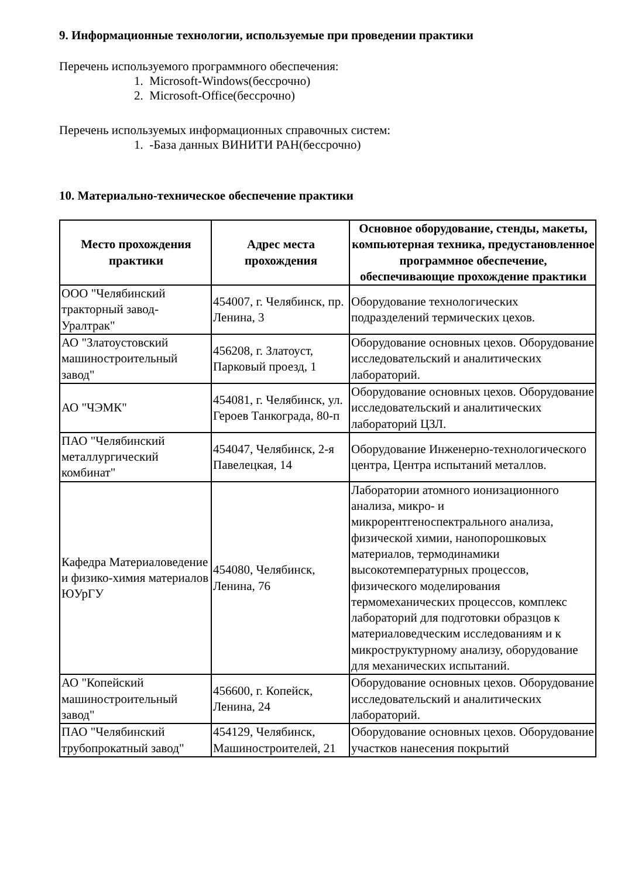9. Информационные технологии, используемые при проведении практики
Перечень используемого программного обеспечения:
1. Microsoft-Windows(бессрочно)
2. Microsoft-Office(бессрочно)
Перечень используемых информационных справочных систем:
1. -База данных ВИНИТИ РАН(бессрочно)
10. Материально-техническое обеспечение практики
| Место прохождения практики | Адрес места прохождения | Основное оборудование, стенды, макеты, компьютерная техника, предустановленное программное обеспечение, обеспечивающие прохождение практики |
| --- | --- | --- |
| ООО "Челябинский тракторный завод-Уралтрак" | 454007, г. Челябинск, пр. Ленина, 3 | Оборудование технологических подразделений термических цехов. |
| АО "Златоустовский машиностроительный завод" | 456208, г. Златоуст, Парковый проезд, 1 | Оборудование основных цехов. Оборудование исследовательский и аналитических лабораторий. |
| АО "ЧЭМК" | 454081, г. Челябинск, ул. Героев Танкограда, 80-п | Оборудование основных цехов. Оборудование исследовательский и аналитических лабораторий ЦЗЛ. |
| ПАО "Челябинский металлургический комбинат" | 454047, Челябинск, 2-я Павелецкая, 14 | Оборудование Инженерно-технологического центра, Центра испытаний металлов. |
| Кафедра Материаловедение и физико-химия материалов ЮУрГУ | 454080, Челябинск, Ленина, 76 | Лаборатории атомного ионизационного анализа, микро- и микрорентгеноспектрального анализа, физической химии, нанопорошковых материалов, термодинамики высокотемпературных процессов, физического моделирования термомеханических процессов, комплекс лабораторий для подготовки образцов к материаловедческим исследованиям и к микроструктурному анализу, оборудование для механических испытаний. |
| АО "Копейский машиностроительный завод" | 456600, г. Копейск, Ленина, 24 | Оборудование основных цехов. Оборудование исследовательский и аналитических лабораторий. |
| ПАО "Челябинский трубопрокатный завод" | 454129, Челябинск, Машиностроителей, 21 | Оборудование основных цехов. Оборудование участков нанесения покрытий |